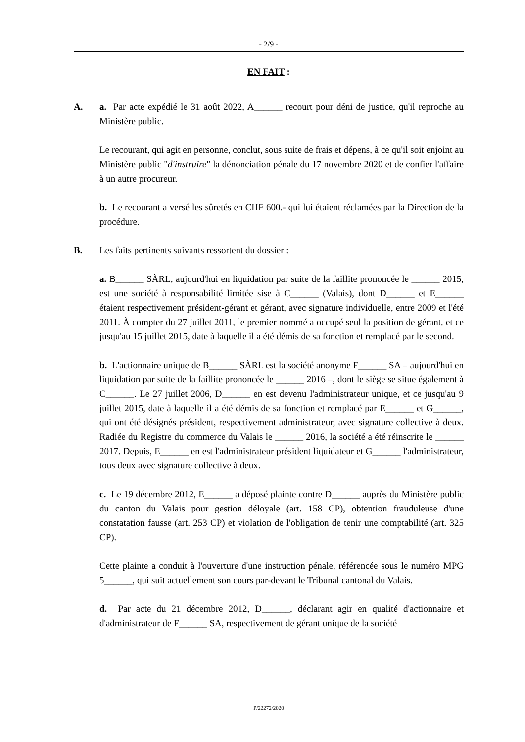- 2/9 -
EN FAIT :
A. a. Par acte expédié le 31 août 2022, A______ recourt pour déni de justice, qu'il reproche au Ministère public.
Le recourant, qui agit en personne, conclut, sous suite de frais et dépens, à ce qu'il soit enjoint au Ministère public "d'instruire" la dénonciation pénale du 17 novembre 2020 et de confier l'affaire à un autre procureur.
b. Le recourant a versé les sûretés en CHF 600.- qui lui étaient réclamées par la Direction de la procédure.
B. Les faits pertinents suivants ressortent du dossier :
a. B______ SÀRL, aujourd'hui en liquidation par suite de la faillite prononcée le ______ 2015, est une société à responsabilité limitée sise à C______ (Valais), dont D______ et E______ étaient respectivement président-gérant et gérant, avec signature individuelle, entre 2009 et l'été 2011. À compter du 27 juillet 2011, le premier nommé a occupé seul la position de gérant, et ce jusqu'au 15 juillet 2015, date à laquelle il a été démis de sa fonction et remplacé par le second.
b. L'actionnaire unique de B______ SÀRL est la société anonyme F______ SA – aujourd'hui en liquidation par suite de la faillite prononcée le ______ 2016 –, dont le siège se situe également à C______. Le 27 juillet 2006, D______ en est devenu l'administrateur unique, et ce jusqu'au 9 juillet 2015, date à laquelle il a été démis de sa fonction et remplacé par E______ et G______, qui ont été désignés président, respectivement administrateur, avec signature collective à deux. Radiée du Registre du commerce du Valais le ______ 2016, la société a été réinscrite le ______ 2017. Depuis, E______ en est l'administrateur président liquidateur et G______ l'administrateur, tous deux avec signature collective à deux.
c. Le 19 décembre 2012, E______ a déposé plainte contre D______ auprès du Ministère public du canton du Valais pour gestion déloyale (art. 158 CP), obtention frauduleuse d'une constatation fausse (art. 253 CP) et violation de l'obligation de tenir une comptabilité (art. 325 CP).
Cette plainte a conduit à l'ouverture d'une instruction pénale, référencée sous le numéro MPG 5______, qui suit actuellement son cours par-devant le Tribunal cantonal du Valais.
d. Par acte du 21 décembre 2012, D______, déclarant agir en qualité d'actionnaire et d'administrateur de F______ SA, respectivement de gérant unique de la société
P/22272/2020